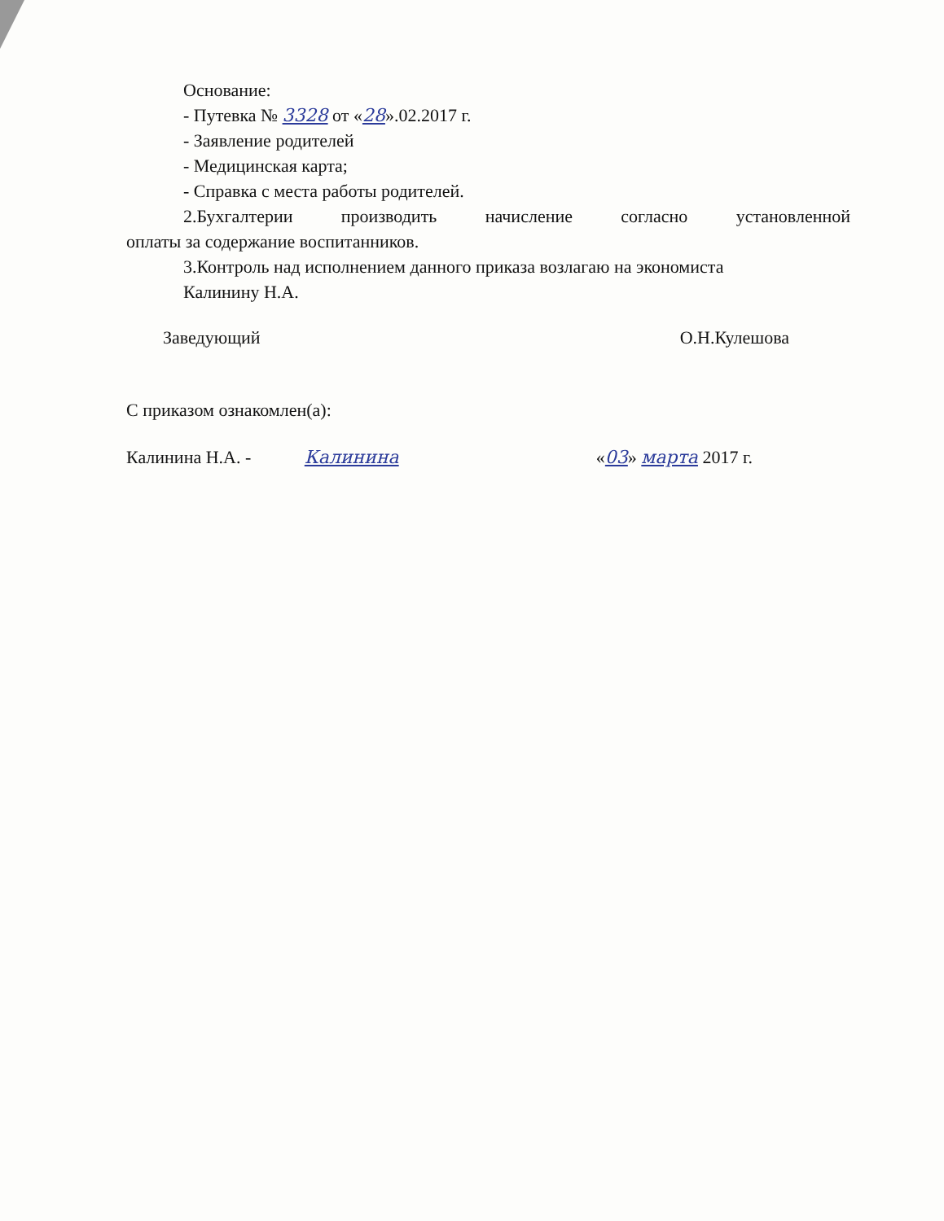Основание:
- Путевка № 3328 от «28».02.2017 г.
- Заявление родителей
- Медицинская карта;
- Справка с места работы родителей.
2.Бухгалтерии производить начисление согласно установленной
оплаты за содержание воспитанников.
3.Контроль над исполнением данного приказа возлагаю на экономиста
Калинину Н.А.
Заведующий О.Н.Кулешова
С приказом ознакомлен(а):
Калинина Н.А. - Калинина «03» марта 2017 г.